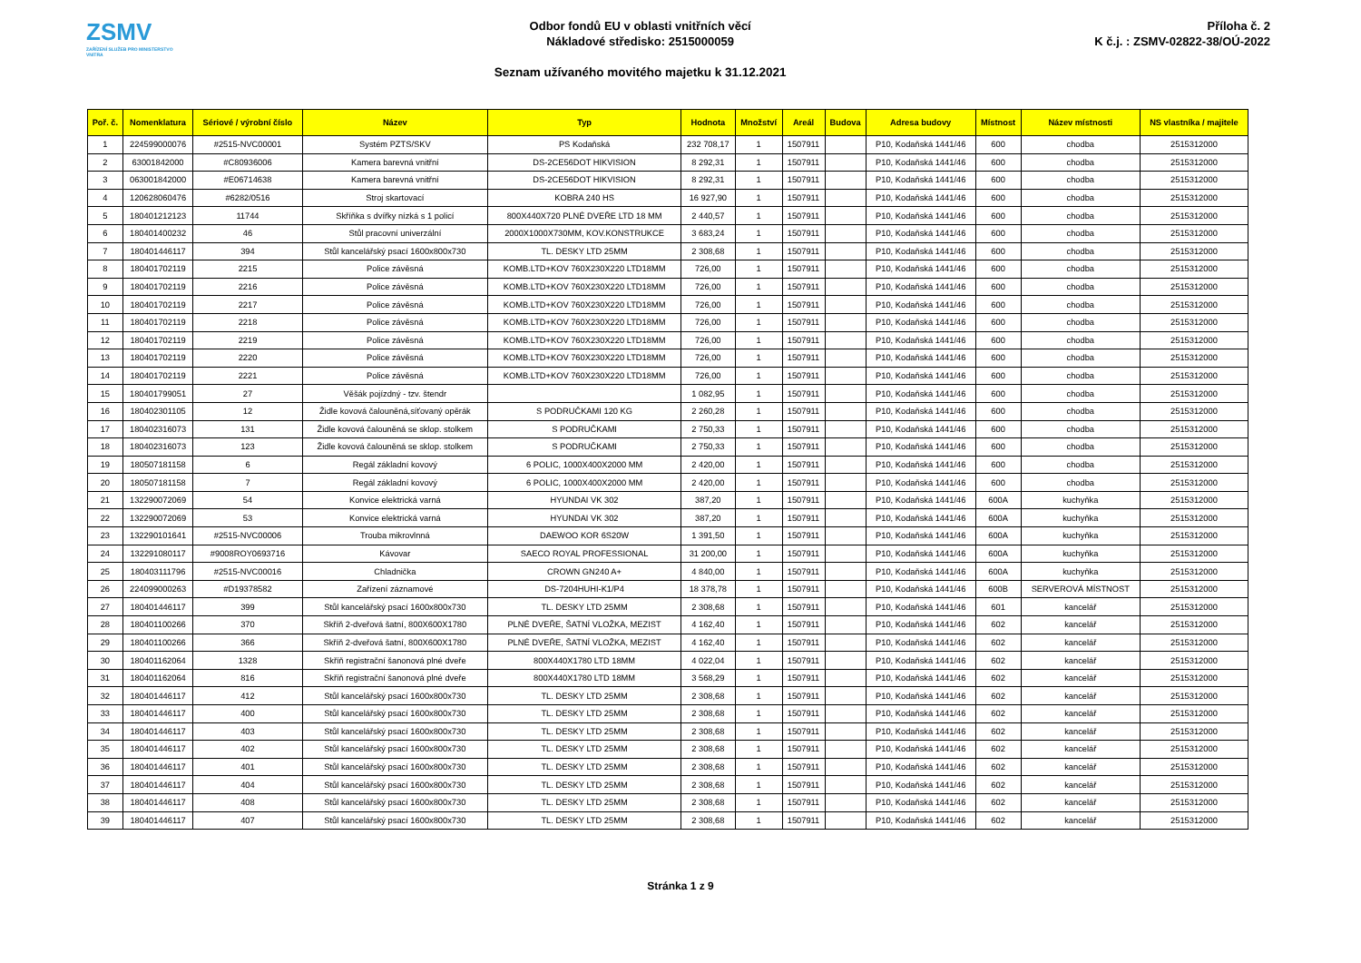ZSMV
ZAŘÍZENÍ SLUŽEB PRO MINISTERSTVO VNITRA
Odbor fondů EU v oblasti vnitřních věcí
Nákladové středisko: 2515000059
Seznam užívaného movitého majetku k 31.12.2021
Příloha č. 2
K č.j. : ZSMV-02822-38/OÚ-2022
| Poř. č. | Nomenklatura | Sériové / výrobní číslo | Název | Typ | Hodnota | Množství | Areál | Budova | Adresa budovy | Místnost | Název místnosti | NS vlastníka / majitele |
| --- | --- | --- | --- | --- | --- | --- | --- | --- | --- | --- | --- | --- |
| 1 | 224599000076 | #2515-NVC00001 | Systém PZTS/SKV | PS Kodaňská | 232 708,17 | 1 | 1507911 | | P10, Kodaňská 1441/46 | 600 | chodba | 2515312000 |
| 2 | 63001842000 | #C80936006 | Kamera barevná vnitřní | DS-2CE56DOT HIKVISION | 8 292,31 | 1 | 1507911 | | P10, Kodaňská 1441/46 | 600 | chodba | 2515312000 |
| 3 | 063001842000 | #E06714638 | Kamera barevná vnitřní | DS-2CE56DOT HIKVISION | 8 292,31 | 1 | 1507911 | | P10, Kodaňská 1441/46 | 600 | chodba | 2515312000 |
| 4 | 120628060476 | #6282/0516 | Stroj skartovací | KOBRA 240 HS | 16 927,90 | 1 | 1507911 | | P10, Kodaňská 1441/46 | 600 | chodba | 2515312000 |
| 5 | 180401212123 | 11744 | Skříňka s dvířky nízká s 1 policí | 800X440X720 PLNÉ DVEŘE LTD 18 MM | 2 440,57 | 1 | 1507911 | | P10, Kodaňská 1441/46 | 600 | chodba | 2515312000 |
| 6 | 180401400232 | 46 | Stůl pracovní univerzální | 2000X1000X730MM, KOV.KONSTRUKCE | 3 683,24 | 1 | 1507911 | | P10, Kodaňská 1441/46 | 600 | chodba | 2515312000 |
| 7 | 180401446117 | 394 | Stůl kancelářský psací 1600x800x730 | TL. DESKY LTD 25MM | 2 308,68 | 1 | 1507911 | | P10, Kodaňská 1441/46 | 600 | chodba | 2515312000 |
| 8 | 180401702119 | 2215 | Police závěsná | KOMB.LTD+KOV 760X230X220 LTD18MM | 726,00 | 1 | 1507911 | | P10, Kodaňská 1441/46 | 600 | chodba | 2515312000 |
| 9 | 180401702119 | 2216 | Police závěsná | KOMB.LTD+KOV 760X230X220 LTD18MM | 726,00 | 1 | 1507911 | | P10, Kodaňská 1441/46 | 600 | chodba | 2515312000 |
| 10 | 180401702119 | 2217 | Police závěsná | KOMB.LTD+KOV 760X230X220 LTD18MM | 726,00 | 1 | 1507911 | | P10, Kodaňská 1441/46 | 600 | chodba | 2515312000 |
| 11 | 180401702119 | 2218 | Police závěsná | KOMB.LTD+KOV 760X230X220 LTD18MM | 726,00 | 1 | 1507911 | | P10, Kodaňská 1441/46 | 600 | chodba | 2515312000 |
| 12 | 180401702119 | 2219 | Police závěsná | KOMB.LTD+KOV 760X230X220 LTD18MM | 726,00 | 1 | 1507911 | | P10, Kodaňská 1441/46 | 600 | chodba | 2515312000 |
| 13 | 180401702119 | 2220 | Police závěsná | KOMB.LTD+KOV 760X230X220 LTD18MM | 726,00 | 1 | 1507911 | | P10, Kodaňská 1441/46 | 600 | chodba | 2515312000 |
| 14 | 180401702119 | 2221 | Police závěsná | KOMB.LTD+KOV 760X230X220 LTD18MM | 726,00 | 1 | 1507911 | | P10, Kodaňská 1441/46 | 600 | chodba | 2515312000 |
| 15 | 180401799051 | 27 | Věšák pojízdný - tzv. štendr | | 1 082,95 | 1 | 1507911 | | P10, Kodaňská 1441/46 | 600 | chodba | 2515312000 |
| 16 | 180402301105 | 12 | Židle kovová čalouněná,síťovaný opěrák | S PODRUČKAMI 120 KG | 2 260,28 | 1 | 1507911 | | P10, Kodaňská 1441/46 | 600 | chodba | 2515312000 |
| 17 | 180402316073 | 131 | Židle kovová čalouněná se sklop. stolkem | S PODRUČKAMI | 2 750,33 | 1 | 1507911 | | P10, Kodaňská 1441/46 | 600 | chodba | 2515312000 |
| 18 | 180402316073 | 123 | Židle kovová čalouněná se sklop. stolkem | S PODRUČKAMI | 2 750,33 | 1 | 1507911 | | P10, Kodaňská 1441/46 | 600 | chodba | 2515312000 |
| 19 | 180507181158 | 6 | Regál základní kovový | 6 POLIC, 1000X400X2000 MM | 2 420,00 | 1 | 1507911 | | P10, Kodaňská 1441/46 | 600 | chodba | 2515312000 |
| 20 | 180507181158 | 7 | Regál základní kovový | 6 POLIC, 1000X400X2000 MM | 2 420,00 | 1 | 1507911 | | P10, Kodaňská 1441/46 | 600 | chodba | 2515312000 |
| 21 | 132290072069 | 54 | Konvice elektrická varná | HYUNDAI VK 302 | 387,20 | 1 | 1507911 | | P10, Kodaňská 1441/46 | 600A | kuchyňka | 2515312000 |
| 22 | 132290072069 | 53 | Konvice elektrická varná | HYUNDAI VK 302 | 387,20 | 1 | 1507911 | | P10, Kodaňská 1441/46 | 600A | kuchyňka | 2515312000 |
| 23 | 132290101641 | #2515-NVC00006 | Trouba mikrovlnná | DAEWOO KOR 6S20W | 1 391,50 | 1 | 1507911 | | P10, Kodaňská 1441/46 | 600A | kuchyňka | 2515312000 |
| 24 | 132291080117 | #9008ROY0693716 | Kávovar | SAECO ROYAL PROFESSIONAL | 31 200,00 | 1 | 1507911 | | P10, Kodaňská 1441/46 | 600A | kuchyňka | 2515312000 |
| 25 | 180403111796 | #2515-NVC00016 | Chladnička | CROWN GN240 A+ | 4 840,00 | 1 | 1507911 | | P10, Kodaňská 1441/46 | 600A | kuchyňka | 2515312000 |
| 26 | 224099000263 | #D19378582 | Zařízení záznamové | DS-7204HUHI-K1/P4 | 18 378,78 | 1 | 1507911 | | P10, Kodaňská 1441/46 | 600B | SERVEROVÁ MÍSTNOST | 2515312000 |
| 27 | 180401446117 | 399 | Stůl kancelářský psací 1600x800x730 | TL. DESKY LTD 25MM | 2 308,68 | 1 | 1507911 | | P10, Kodaňská 1441/46 | 601 | kancelář | 2515312000 |
| 28 | 180401100266 | 370 | Skříň 2-dveřová šatní, 800X600X1780 | PLNÉ DVEŘE, ŠATNÍ VLOŽKA, MEZIST | 4 162,40 | 1 | 1507911 | | P10, Kodaňská 1441/46 | 602 | kancelář | 2515312000 |
| 29 | 180401100266 | 366 | Skříň 2-dveřová šatní, 800X600X1780 | PLNÉ DVEŘE, ŠATNÍ VLOŽKA, MEZIST | 4 162,40 | 1 | 1507911 | | P10, Kodaňská 1441/46 | 602 | kancelář | 2515312000 |
| 30 | 180401162064 | 1328 | Skříň registrační šanonová plné dveře | 800X440X1780 LTD 18MM | 4 022,04 | 1 | 1507911 | | P10, Kodaňská 1441/46 | 602 | kancelář | 2515312000 |
| 31 | 180401162064 | 816 | Skříň registrační šanonová plné dveře | 800X440X1780 LTD 18MM | 3 568,29 | 1 | 1507911 | | P10, Kodaňská 1441/46 | 602 | kancelář | 2515312000 |
| 32 | 180401446117 | 412 | Stůl kancelářský psací 1600x800x730 | TL. DESKY LTD 25MM | 2 308,68 | 1 | 1507911 | | P10, Kodaňská 1441/46 | 602 | kancelář | 2515312000 |
| 33 | 180401446117 | 400 | Stůl kancelářský psací 1600x800x730 | TL. DESKY LTD 25MM | 2 308,68 | 1 | 1507911 | | P10, Kodaňská 1441/46 | 602 | kancelář | 2515312000 |
| 34 | 180401446117 | 403 | Stůl kancelářský psací 1600x800x730 | TL. DESKY LTD 25MM | 2 308,68 | 1 | 1507911 | | P10, Kodaňská 1441/46 | 602 | kancelář | 2515312000 |
| 35 | 180401446117 | 402 | Stůl kancelářský psací 1600x800x730 | TL. DESKY LTD 25MM | 2 308,68 | 1 | 1507911 | | P10, Kodaňská 1441/46 | 602 | kancelář | 2515312000 |
| 36 | 180401446117 | 401 | Stůl kancelářský psací 1600x800x730 | TL. DESKY LTD 25MM | 2 308,68 | 1 | 1507911 | | P10, Kodaňská 1441/46 | 602 | kancelář | 2515312000 |
| 37 | 180401446117 | 404 | Stůl kancelářský psací 1600x800x730 | TL. DESKY LTD 25MM | 2 308,68 | 1 | 1507911 | | P10, Kodaňská 1441/46 | 602 | kancelář | 2515312000 |
| 38 | 180401446117 | 408 | Stůl kancelářský psací 1600x800x730 | TL. DESKY LTD 25MM | 2 308,68 | 1 | 1507911 | | P10, Kodaňská 1441/46 | 602 | kancelář | 2515312000 |
| 39 | 180401446117 | 407 | Stůl kancelářský psací 1600x800x730 | TL. DESKY LTD 25MM | 2 308,68 | 1 | 1507911 | | P10, Kodaňská 1441/46 | 602 | kancelář | 2515312000 |
Stránka 1 z 9